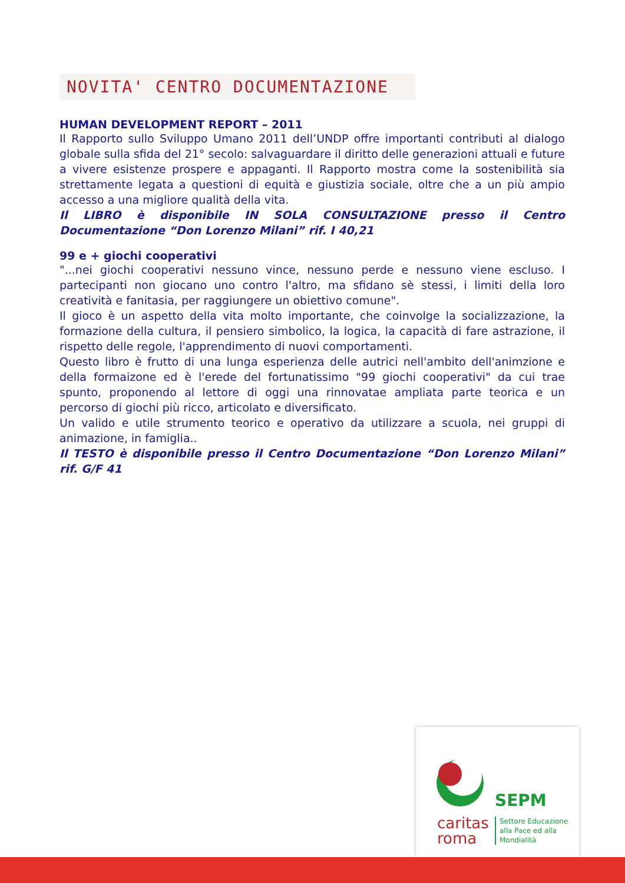NOVITA' CENTRO DOCUMENTAZIONE
HUMAN DEVELOPMENT REPORT – 2011
Il Rapporto sullo Sviluppo Umano 2011 dell’UNDP offre importanti contributi al dialogo globale sulla sfida del 21° secolo: salvaguardare il diritto delle generazioni attuali e future a vivere esistenze prospere e appaganti. Il Rapporto mostra come la sostenibilità sia strettamente legata a questioni di equità e giustizia sociale, oltre che a un più ampio accesso a una migliore qualità della vita.
Il LIBRO è disponibile IN SOLA CONSULTAZIONE presso il Centro Documentazione “Don Lorenzo Milani” rif. I 40,21
99 e + giochi cooperativi
"...nei giochi cooperativi nessuno vince, nessuno perde e nessuno viene escluso. I partecipanti non giocano uno contro l'altro, ma sfidano sè stessi, i limiti della loro creatività e fanitasia, per raggiungere un obiettivo comune".
Il gioco è un aspetto della vita molto importante, che coinvolge la socializzazione, la formazione della cultura, il pensiero simbolico, la logica, la capacità di fare astrazione, il rispetto delle regole, l'apprendimento di nuovi comportamenti.
Questo libro è frutto di una lunga esperienza delle autrici nell'ambito dell'animzione e della formaizone ed è l'erede del fortunatissimo "99 giochi cooperativi" da cui trae spunto, proponendo al lettore di oggi una rinnovatae ampliata parte teorica e un percorso di giochi più ricco, articolato e diversificato.
Un valido e utile strumento teorico e operativo da utilizzare a scuola, nei gruppi di animazione, in famiglia..
Il TESTO è disponibile presso il Centro Documentazione “Don Lorenzo Milani” rif. G/F 41
SEPM
caritas
roma
Settore Educazione
alla Pace ed alla
Mondialità